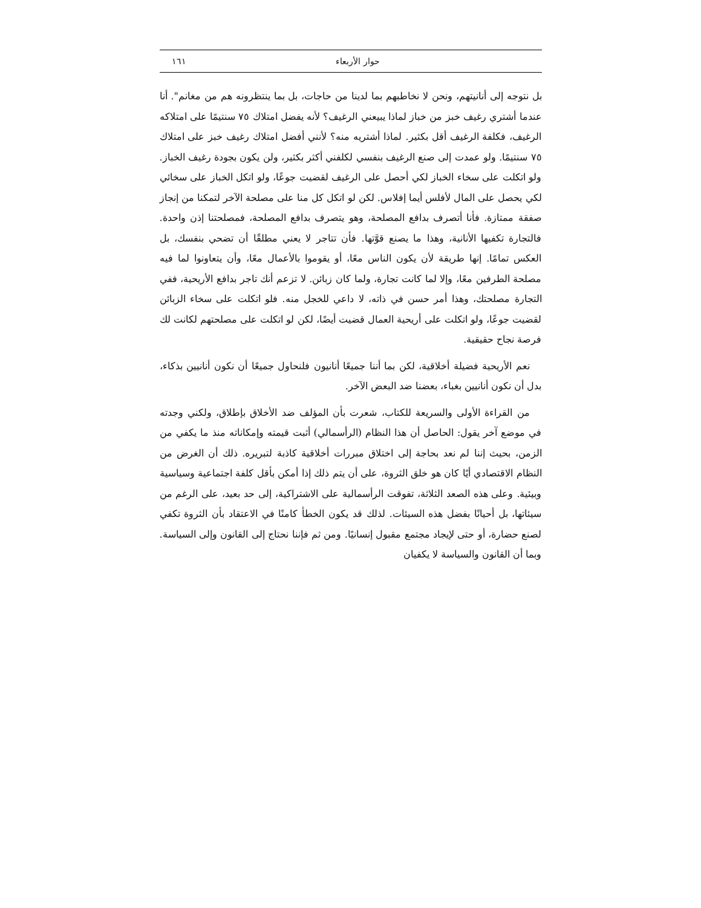حوار الأربعاء ١٦١
بل نتوجه إلى أنانيتهم، ونحن لا نخاطبهم بما لدينا من حاجات، بل بما ينتظرونه هم من مغانم". أنا عندما أشتري رغيف خبز من خباز لماذا يبيعني الرغيف؟ لأنه يفضل امتلاك ٧٥ سنتيمًا على امتلاكه الرغيف، فكلفة الرغيف أقل بكثير. لماذا أشتريه منه؟ لأنني أفضل امتلاك رغيف خبز على امتلاك ٧٥ سنتيمًا. ولو عمدت إلى صنع الرغيف بنفسي لكلفني أكثر بكثير، ولن يكون بجودة رغيف الخباز. ولو اتكلت على سخاء الخباز لكي أحصل على الرغيف لقضيت جوعًا، ولو اتكل الخباز على سخائي لكي يحصل على المال لأفلس أيما إفلاس. لكن لو اتكل كل منا على مصلحة الآخر لتمكنا من إنجاز صفقة ممتازة. فأنا أتصرف بدافع المصلحة، وهو يتصرف بدافع المصلحة، فمصلحتنا إذن واحدة. فالتجارة تكفيها الأنانية، وهذا ما يصنع قوَّتها. فأن تتاجر لا يعني مطلقًا أن تضحي بنفسك، بل العكس تمامًا. إنها طريقة لأن يكون الناس معًا، أو يقوموا بالأعمال معًا، وأن يتعاونوا لما فيه مصلحة الطرفين معًا، وإلا لما كانت تجارة، ولما كان زبائن. لا تزعم أنك تاجر بدافع الأريحية، ففي التجارة مصلحتك، وهذا أمر حسن في ذاته، لا داعي للخجل منه. فلو اتكلت على سخاء الزبائن لقضيت جوعًا، ولو اتكلت على أريحية العمال قضيت أيضًا، لكن لو اتكلت على مصلحتهم لكانت لك فرصة نجاح حقيقية.
نعم الأريحية فضيلة أخلاقية، لكن بما أننا جميعًا أنانيون فلنحاول جميعًا أن نكون أنانيين بذكاء، بدل أن نكون أنانيين بغباء، بعضنا ضد البعض الآخر.
من القراءة الأولى والسريعة للكتاب، شعرت بأن المؤلف ضد الأخلاق بإطلاق، ولكني وجدته في موضع آخر يقول: الحاصل أن هذا النظام (الرأسمالي) أثبت قيمته وإمكاناته منذ ما يكفي من الزمن، بحيث إننا لم نعد بحاجة إلى اختلاق مبررات أخلاقية كاذبة لتبريره. ذلك أن الغرض من النظام الاقتصادي أيًا كان هو خلق الثروة، على أن يتم ذلك إذا أمكن بأقل كلفة اجتماعية وسياسية وبيئية. وعلى هذه الصعد الثلاثة، تفوقت الرأسمالية على الاشتراكية، إلى حد بعيد، على الرغم من سيئاتها، بل أحيانًا بفضل هذه السيئات. لذلك قد يكون الخطأ كامنًا في الاعتقاد بأن الثروة تكفي لصنع حضارة، أو حتى لإيجاد مجتمع مقبول إنسانيًا. ومن ثم فإننا نحتاج إلى القانون وإلى السياسة. وبما أن القانون والسياسة لا يكفيان